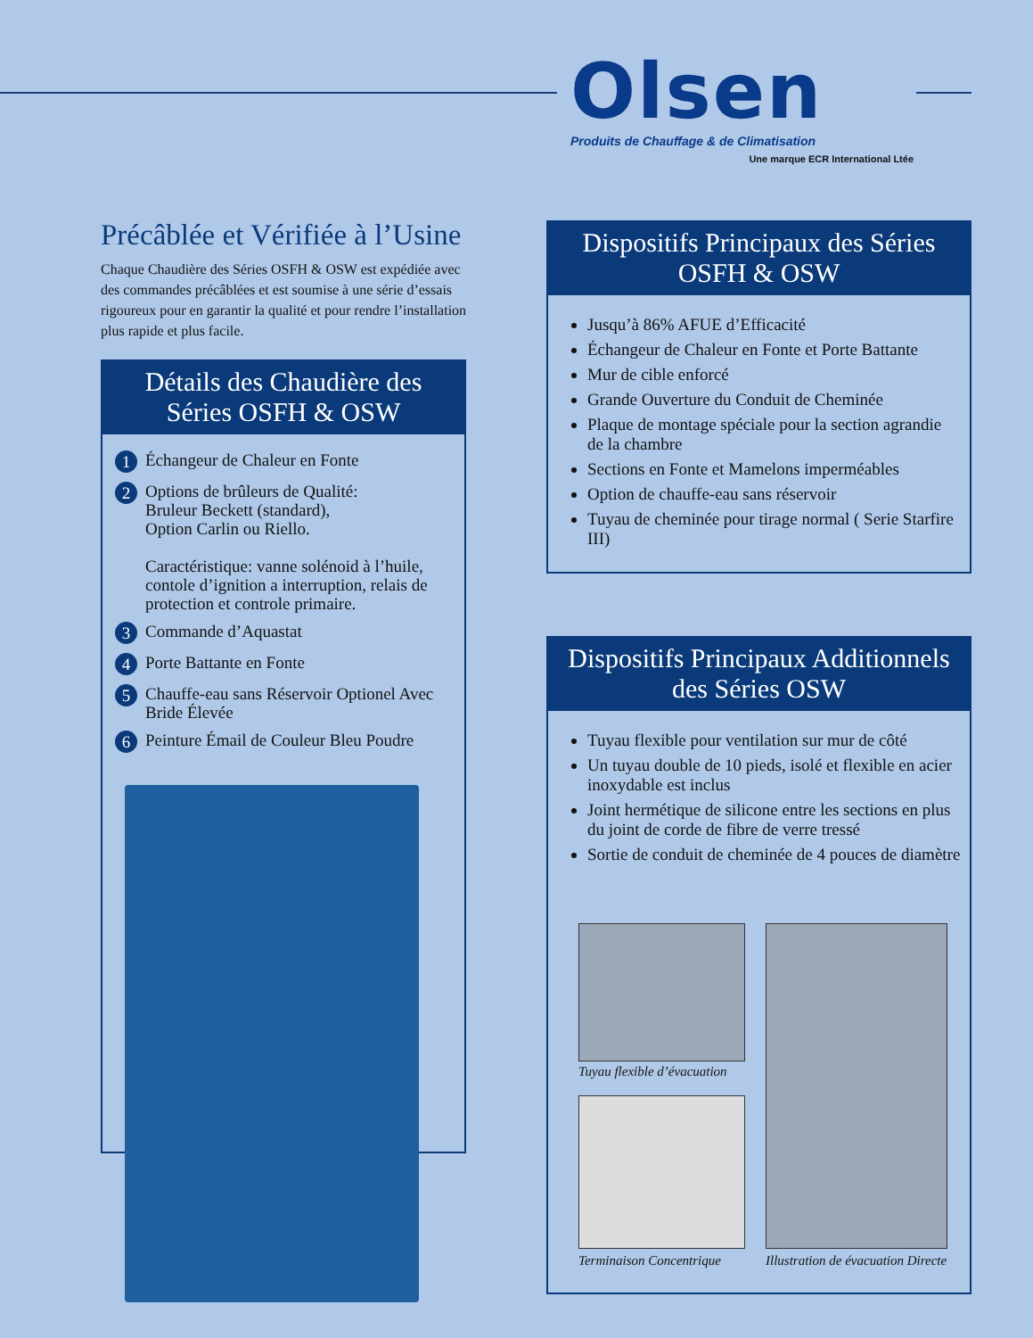Olsen
Produits de Chauffage & de Climatisation
Une marque ECR International Ltée
Précâblée et Vérifiée à l’Usine
Chaque Chaudière des Séries OSFH & OSW est expédiée avec des commandes précâblées et est soumise à une série d’essais rigoureux pour en garantir la qualité et pour rendre l’installation plus rapide et plus facile.
Détails des Chaudière des Séries OSFH & OSW
1 Échangeur de Chaleur en Fonte
2 Options de brûleurs de Qualité:
Bruleur Beckett (standard),
Option Carlin ou Riello.
Caractéristique: vanne solénoid à l’huile, contole d’ignition a interruption, relais de protection et controle primaire.
3 Commande d’Aquastat
4 Porte Battante en Fonte
5 Chauffe-eau sans Réservoir Optionel Avec Bride Élevée
6 Peinture Émail de Couleur Bleu Poudre
Dispositifs Principaux des Séries OSFH & OSW
Jusqu’à 86% AFUE d’Efficacité
Échangeur de Chaleur en Fonte et Porte Battante
Mur de cible enforcé
Grande Ouverture du Conduit de Cheminée
Plaque de montage spéciale pour la section agrandie de la chambre
Sections en Fonte et Mamelons imperméables
Option de chauffe-eau sans réservoir
Tuyau de cheminée pour tirage normal ( Serie Starfire III)
Dispositifs Principaux Additionnels des Séries OSW
Tuyau flexible pour ventilation sur mur de côté
Un tuyau double de 10 pieds, isolé et flexible en acier inoxydable est inclus
Joint hermétique de silicone entre les sections en plus du joint de corde de fibre de verre tressé
Sortie de conduit de cheminée de 4 pouces de diamètre
Tuyau flexible d’évacuation
Terminaison Concentrique
Illustration de évacuation Directe